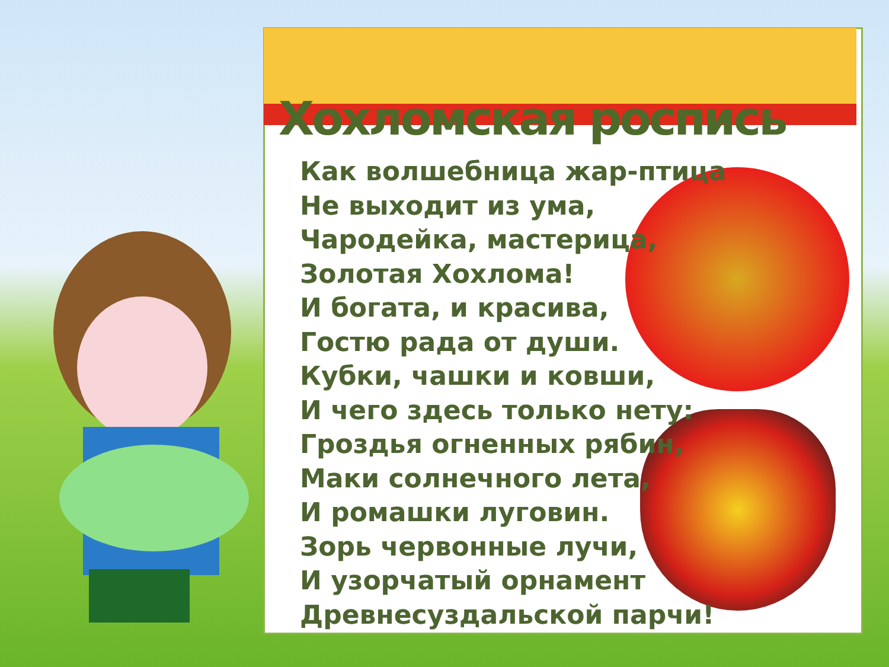Хохломская роспись
Как волшебница жар-птица
Не выходит из ума,
Чародейка, мастерица,
Золотая Хохлома!
И богата, и красива,
Гостю рада от души.
Кубки, чашки и ковши,
И чего здесь только нету:
Гроздья огненных рябин,
Маки солнечного лета,
И ромашки луговин.
Зорь червонные лучи,
И узорчатый орнамент
Древнесуздальской парчи!